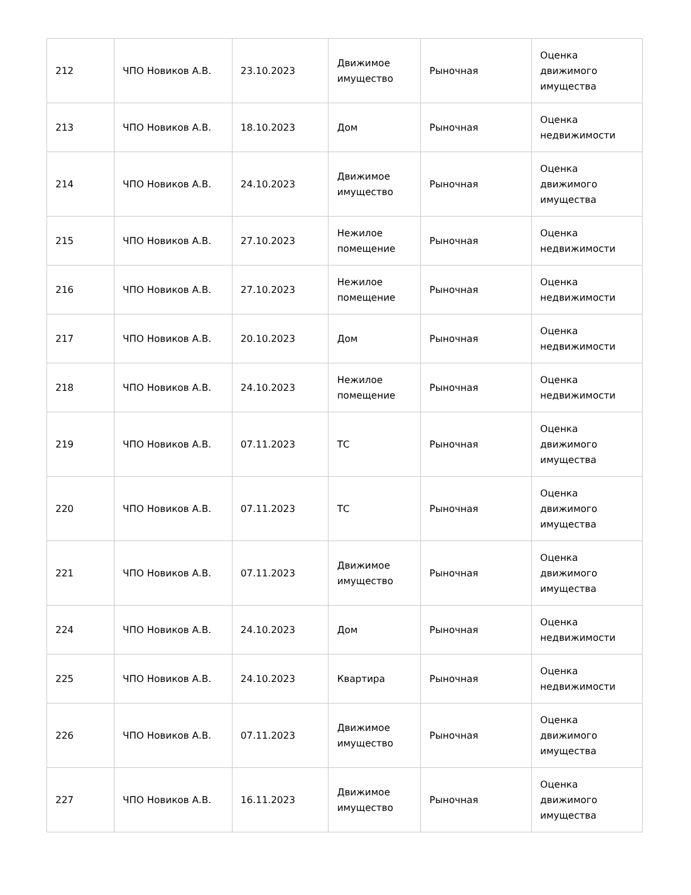| 212 | ЧПО Новиков А.В. | 23.10.2023 | Движимое имущество | Рыночная | Оценка движимого имущества |
| 213 | ЧПО Новиков А.В. | 18.10.2023 | Дом | Рыночная | Оценка недвижимости |
| 214 | ЧПО Новиков А.В. | 24.10.2023 | Движимое имущество | Рыночная | Оценка движимого имущества |
| 215 | ЧПО Новиков А.В. | 27.10.2023 | Нежилое помещение | Рыночная | Оценка недвижимости |
| 216 | ЧПО Новиков А.В. | 27.10.2023 | Нежилое помещение | Рыночная | Оценка недвижимости |
| 217 | ЧПО Новиков А.В. | 20.10.2023 | Дом | Рыночная | Оценка недвижимости |
| 218 | ЧПО Новиков А.В. | 24.10.2023 | Нежилое помещение | Рыночная | Оценка недвижимости |
| 219 | ЧПО Новиков А.В. | 07.11.2023 | ТС | Рыночная | Оценка движимого имущества |
| 220 | ЧПО Новиков А.В. | 07.11.2023 | ТС | Рыночная | Оценка движимого имущества |
| 221 | ЧПО Новиков А.В. | 07.11.2023 | Движимое имущество | Рыночная | Оценка движимого имущества |
| 224 | ЧПО Новиков А.В. | 24.10.2023 | Дом | Рыночная | Оценка недвижимости |
| 225 | ЧПО Новиков А.В. | 24.10.2023 | Квартира | Рыночная | Оценка недвижимости |
| 226 | ЧПО Новиков А.В. | 07.11.2023 | Движимое имущество | Рыночная | Оценка движимого имущества |
| 227 | ЧПО Новиков А.В. | 16.11.2023 | Движимое имущество | Рыночная | Оценка движимого имущества |